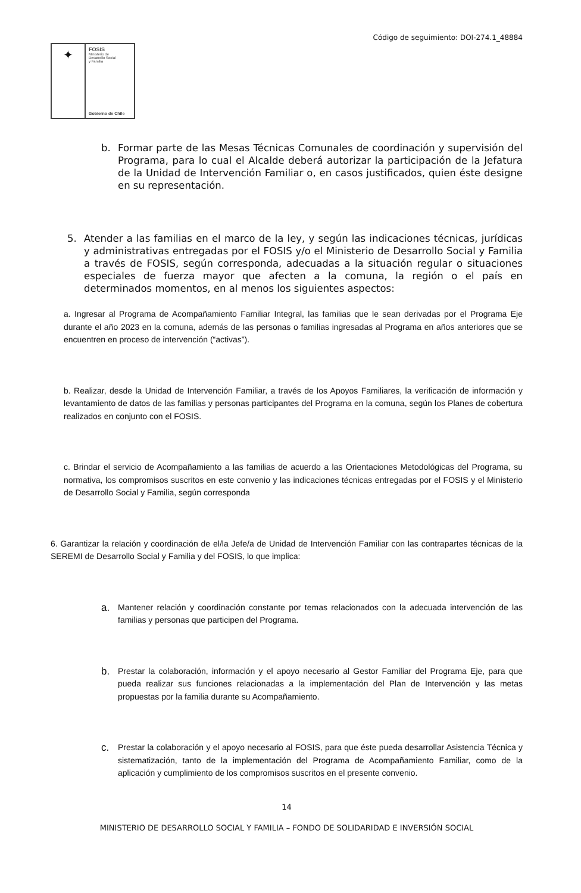Código de seguimiento: DOI-274.1_48884
✦
FOSIS
Ministerio de
Desarrollo Social
y Familia
Gobierno de Chile
b. Formar parte de las Mesas Técnicas Comunales de coordinación y supervisión del Programa, para lo cual el Alcalde deberá autorizar la participación de la Jefatura de la Unidad de Intervención Familiar o, en casos justificados, quien éste designe en su representación.
5. Atender a las familias en el marco de la ley, y según las indicaciones técnicas, jurídicas y administrativas entregadas por el FOSIS y/o el Ministerio de Desarrollo Social y Familia a través de FOSIS, según corresponda, adecuadas a la situación regular o situaciones especiales de fuerza mayor que afecten a la comuna, la región o el país en determinados momentos, en al menos los siguientes aspectos:
a. Ingresar al Programa de Acompañamiento Familiar Integral, las familias que le sean derivadas por el Programa Eje durante el año 2023 en la comuna, además de las personas o familias ingresadas al Programa en años anteriores que se encuentren en proceso de intervención (“activas”).
b. Realizar, desde la Unidad de Intervención Familiar, a través de los Apoyos Familiares, la verificación de información y levantamiento de datos de las familias y personas participantes del Programa en la comuna, según los Planes de cobertura realizados en conjunto con el FOSIS.
c. Brindar el servicio de Acompañamiento a las familias de acuerdo a las Orientaciones Metodológicas del Programa, su normativa, los compromisos suscritos en este convenio y las indicaciones técnicas entregadas por el FOSIS y el Ministerio de Desarrollo Social y Familia, según corresponda
6. Garantizar la relación y coordinación de el/la Jefe/a de Unidad de Intervención Familiar con las contrapartes técnicas de la SEREMI de Desarrollo Social y Familia y del FOSIS, lo que implica:
a.
Mantener relación y coordinación constante por temas relacionados con la adecuada intervención de las familias y personas que participen del Programa.
b.
Prestar la colaboración, información y el apoyo necesario al Gestor Familiar del Programa Eje, para que pueda realizar sus funciones relacionadas a la implementación del Plan de Intervención y las metas propuestas por la familia durante su Acompañamiento.
c.
Prestar la colaboración y el apoyo necesario al FOSIS, para que éste pueda desarrollar Asistencia Técnica y sistematización, tanto de la implementación del Programa de Acompañamiento Familiar, como de la aplicación y cumplimiento de los compromisos suscritos en el presente convenio.
14
MINISTERIO DE DESARROLLO SOCIAL Y FAMILIA – FONDO DE SOLIDARIDAD E INVERSIÓN SOCIAL